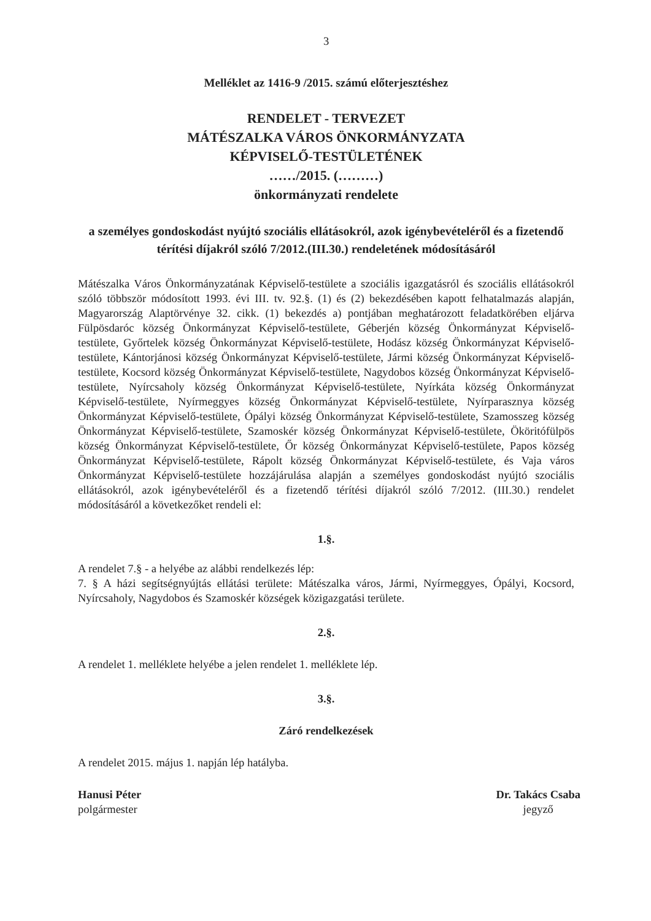3
Melléklet az 1416-9 /2015. számú előterjesztéshez
RENDELET - TERVEZET
MÁTÉSZALKA VÁROS ÖNKORMÁNYZATA
KÉPVISELŐ-TESTÜLETÉNEK
……/2015. (………)
önkormányzati rendelete
a személyes gondoskodást nyújtó szociális ellátásokról, azok igénybevételéről és a fizetendő térítési díjakról szóló 7/2012.(III.30.) rendeletének módosításáról
Mátészalka Város Önkormányzatának Képviselő-testülete a szociális igazgatásról és szociális ellátásokról szóló többször módosított 1993. évi III. tv. 92.§. (1) és (2) bekezdésében kapott felhatalmazás alapján, Magyarország Alaptörvénye 32. cikk. (1) bekezdés a) pontjában meghatározott feladatkörében eljárva Fülpösdaróc község Önkormányzat Képviselő-testülete, Géberjén község Önkormányzat Képviselő-testülete, Győrtelek község Önkormányzat Képviselő-testülete, Hodász község Önkormányzat Képviselő-testülete, Kántorjánosi község Önkormányzat Képviselő-testülete, Jármi község Önkormányzat Képviselő-testülete, Kocsord község Önkormányzat Képviselő-testülete, Nagydobos község Önkormányzat Képviselő-testülete, Nyírcsaholy község Önkormányzat Képviselő-testülete, Nyírkáta község Önkormányzat Képviselő-testülete, Nyírmeggyes község Önkormányzat Képviselő-testülete, Nyírparasznya község Önkormányzat Képviselő-testülete, Ópályi község Önkormányzat Képviselő-testülete, Szamosszeg község Önkormányzat Képviselő-testülete, Szamoskér község Önkormányzat Képviselő-testülete, Ököritófülpös község Önkormányzat Képviselő-testülete, Őr község Önkormányzat Képviselő-testülete, Papos község Önkormányzat Képviselő-testülete, Rápolt község Önkormányzat Képviselő-testülete, és Vaja város Önkormányzat Képviselő-testülete hozzájárulása alapján a személyes gondoskodást nyújtó szociális ellátásokról, azok igénybevételéről és a fizetendő térítési díjakról szóló 7/2012. (III.30.) rendelet módosításáról a következőket rendeli el:
1.§.
A rendelet 7.§ - a helyébe az alábbi rendelkezés lép:
7. § A házi segítségnyújtás ellátási területe: Mátészalka város, Jármi, Nyírmeggyes, Ópályi, Kocsord, Nyírcsaholy, Nagydobos és Szamoskér községek közigazgatási területe.
2.§.
A rendelet 1. melléklete helyébe a jelen rendelet 1. melléklete lép.
3.§.
Záró rendelkezések
A rendelet 2015. május 1. napján lép hatályba.
Hanusi Péter
polgármester
Dr. Takács Csaba
jegyző